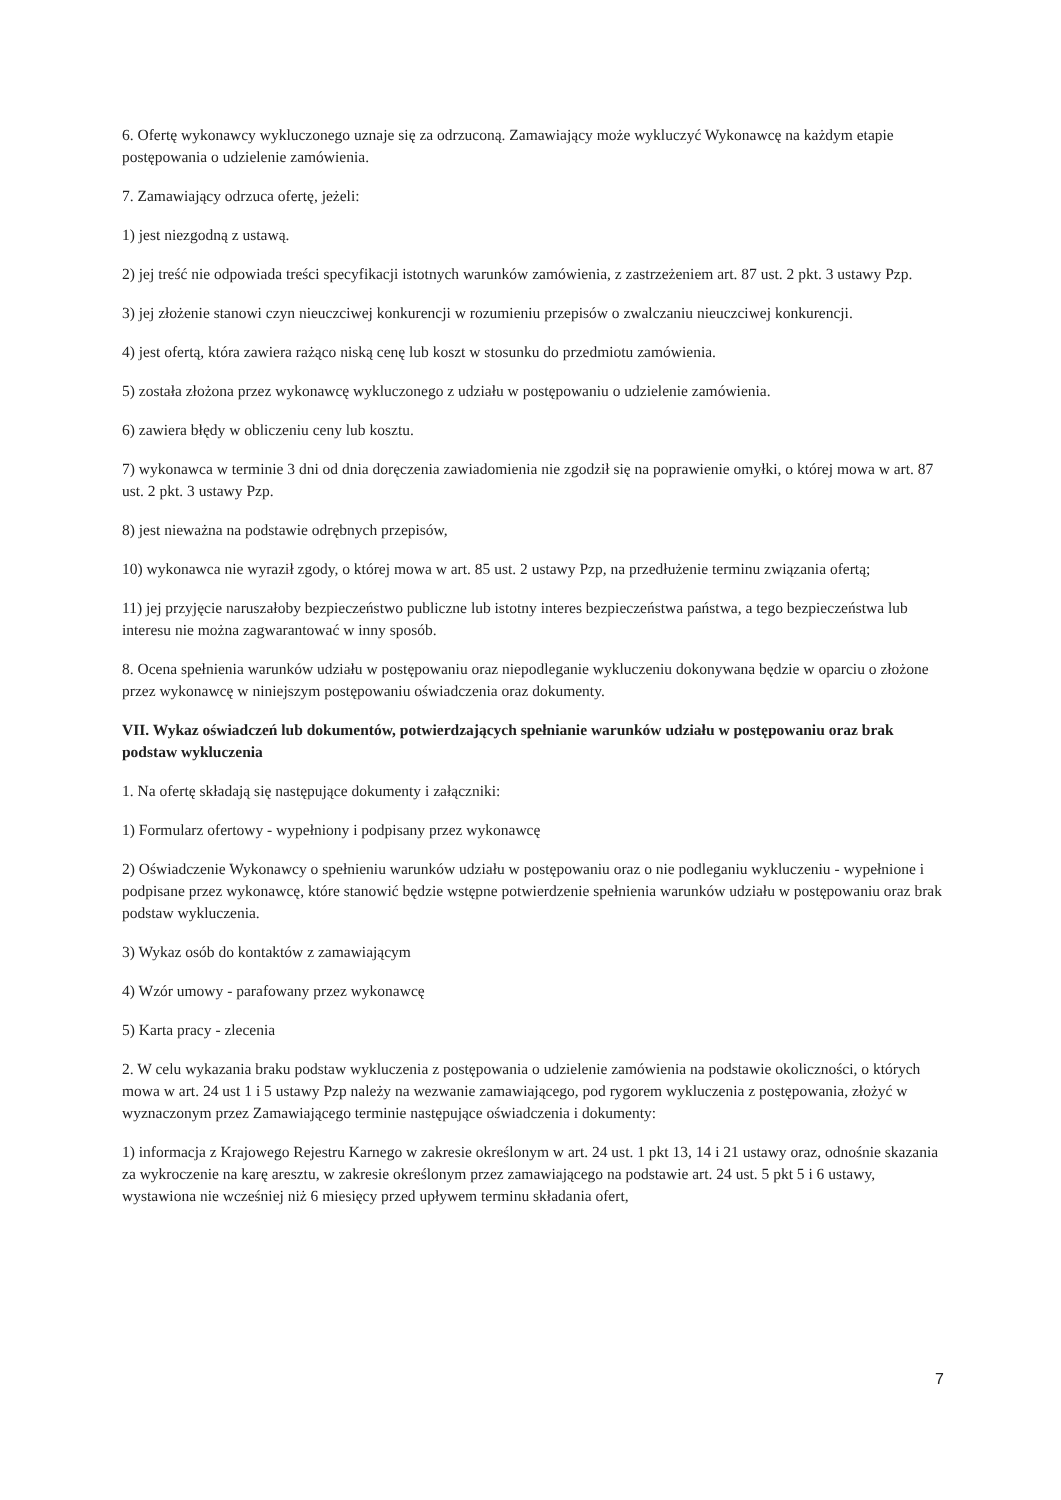6. Ofertę wykonawcy wykluczonego uznaje się za odrzuconą. Zamawiający może wykluczyć Wykonawcę na każdym etapie postępowania o udzielenie zamówienia.
7. Zamawiający odrzuca ofertę, jeżeli:
1) jest niezgodną z ustawą.
2) jej treść nie odpowiada treści specyfikacji istotnych warunków zamówienia, z zastrzeżeniem art. 87 ust. 2 pkt. 3 ustawy Pzp.
3) jej złożenie stanowi czyn nieuczciwej konkurencji w rozumieniu przepisów o zwalczaniu nieuczciwej konkurencji.
4) jest ofertą, która zawiera rażąco niską cenę lub koszt w stosunku do przedmiotu zamówienia.
5) została złożona przez wykonawcę wykluczonego z udziału w postępowaniu o udzielenie zamówienia.
6) zawiera błędy w obliczeniu ceny lub kosztu.
7) wykonawca w terminie 3 dni od dnia doręczenia zawiadomienia nie zgodził się na poprawienie omyłki, o której mowa w art. 87 ust. 2 pkt. 3 ustawy Pzp.
8) jest nieważna na podstawie odrębnych przepisów,
10) wykonawca nie wyraził zgody, o której mowa w art. 85 ust. 2 ustawy Pzp, na przedłużenie terminu związania ofertą;
11) jej przyjęcie naruszałoby bezpieczeństwo publiczne lub istotny interes bezpieczeństwa państwa, a tego bezpieczeństwa lub interesu nie można zagwarantować w inny sposób.
8. Ocena spełnienia warunków udziału w postępowaniu oraz niepodleganie wykluczeniu dokonywana będzie w oparciu o złożone przez wykonawcę w niniejszym postępowaniu oświadczenia oraz dokumenty.
VII. Wykaz oświadczeń lub dokumentów, potwierdzających spełnianie warunków udziału w postępowaniu oraz brak podstaw wykluczenia
1. Na ofertę składają się następujące dokumenty i załączniki:
1) Formularz ofertowy - wypełniony i podpisany przez wykonawcę
2) Oświadczenie Wykonawcy o spełnieniu warunków udziału w postępowaniu oraz o nie podleganiu wykluczeniu - wypełnione i podpisane przez wykonawcę, które stanowić będzie wstępne potwierdzenie spełnienia warunków udziału w postępowaniu oraz brak podstaw wykluczenia.
3) Wykaz osób do kontaktów z zamawiającym
4) Wzór umowy - parafowany przez wykonawcę
5) Karta pracy - zlecenia
2. W celu wykazania braku podstaw wykluczenia z postępowania o udzielenie zamówienia na podstawie okoliczności, o których mowa w art. 24 ust 1 i 5 ustawy Pzp należy na wezwanie zamawiającego, pod rygorem wykluczenia z postępowania, złożyć w wyznaczonym przez Zamawiającego terminie następujące oświadczenia i dokumenty:
1) informacja z Krajowego Rejestru Karnego w zakresie określonym w art. 24 ust. 1 pkt 13, 14 i 21 ustawy oraz, odnośnie skazania za wykroczenie na karę aresztu, w zakresie określonym przez zamawiającego na podstawie art. 24 ust. 5 pkt 5 i 6 ustawy, wystawiona nie wcześniej niż 6 miesięcy przed upływem terminu składania ofert,
7